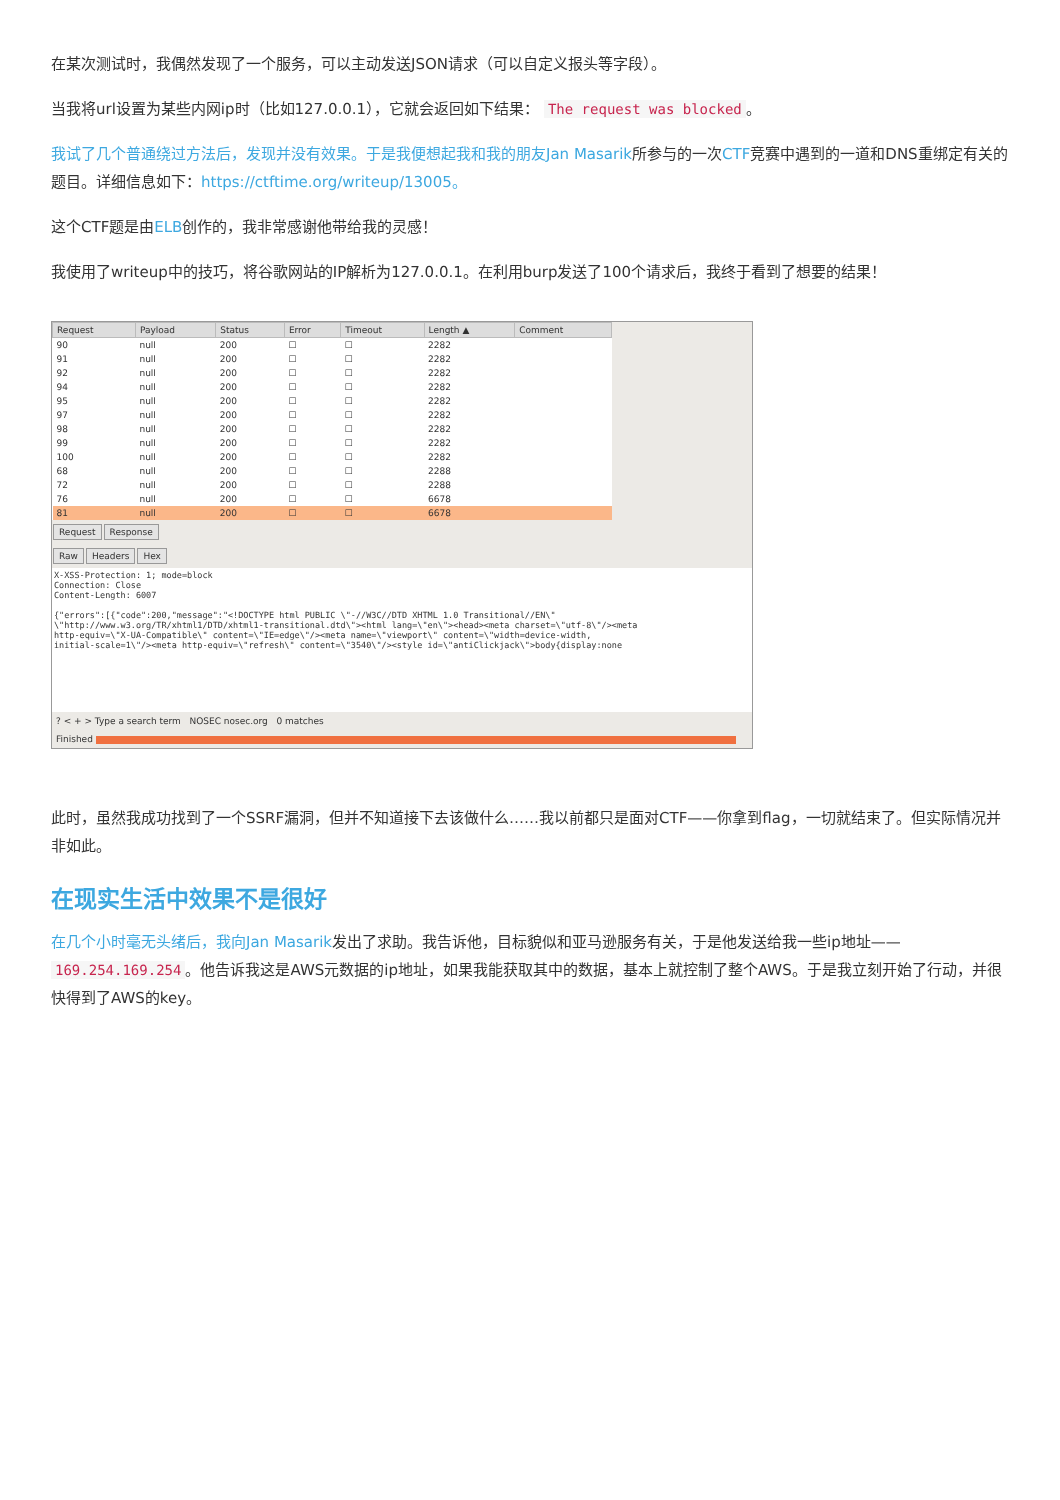在某次测试时，我偶然发现了一个服务，可以主动发送JSON请求（可以自定义报头等字段）。
当我将url设置为某些内网ip时（比如127.0.0.1），它就会返回如下结果： The request was blocked 。
我试了几个普通绕过方法后，发现并没有效果。于是我便想起我和我的朋友Jan Masarik所参与的一次CTF竞赛中遇到的一道和DNS重绑定有关的题目。详细信息如下：https://ctftime.org/writeup/13005。
这个CTF题是由ELB创作的，我非常感谢他带给我的灵感！
我使用了writeup中的技巧，将谷歌网站的IP解析为127.0.0.1。在利用burp发送了100个请求后，我终于看到了想要的结果！
| Request | Payload | Status | Error | Timeout | Length ▲ | Comment |
| --- | --- | --- | --- | --- | --- | --- |
| 90 | null | 200 | ☐ | ☐ | 2282 | |
| 91 | null | 200 | ☐ | ☐ | 2282 | |
| 92 | null | 200 | ☐ | ☐ | 2282 | |
| 94 | null | 200 | ☐ | ☐ | 2282 | |
| 95 | null | 200 | ☐ | ☐ | 2282 | |
| 97 | null | 200 | ☐ | ☐ | 2282 | |
| 98 | null | 200 | ☐ | ☐ | 2282 | |
| 99 | null | 200 | ☐ | ☐ | 2282 | |
| 100 | null | 200 | ☐ | ☐ | 2282 | |
| 68 | null | 200 | ☐ | ☐ | 2288 | |
| 72 | null | 200 | ☐ | ☐ | 2288 | |
| 76 | null | 200 | ☐ | ☐ | 6678 | |
| 81 | null | 200 | ☐ | ☐ | 6678 | |
Request Response
Raw Headers Hex
X-XSS-Protection: 1; mode=block
Connection: Close
Content-Length: 6007

{"errors":[{"code":200,"message":"<!DOCTYPE html PUBLIC \"-//W3C//DTD XHTML 1.0 Transitional//EN\"
\"http://www.w3.org/TR/xhtml1/DTD/xhtml1-transitional.dtd\"><html lang=\"en\"><head><meta charset=\"utf-8\"/><meta
http-equiv=\"X-UA-Compatible\" content=\"IE=edge\"/><meta name=\"viewport\" content=\"width=device-width,
initial-scale=1\"/><meta http-equiv=\"refresh\" content=\"3540\"/><style id=\"antiClickjack\">body{display:none
? < + > Type a search term NOSEC nosec.org 0 matches
Finished
此时，虽然我成功找到了一个SSRF漏洞，但并不知道接下去该做什么……我以前都只是面对CTF——你拿到flag，一切就结束了。但实际情况并非如此。
在现实生活中效果不是很好
在几个小时毫无头绪后，我向Jan Masarik发出了求助。我告诉他，目标貌似和亚马逊服务有关，于是他发送给我一些ip地址—— 169.254.169.254 。他告诉我这是AWS元数据的ip地址，如果我能获取其中的数据，基本上就控制了整个AWS。于是我立刻开始了行动，并很快得到了AWS的key。